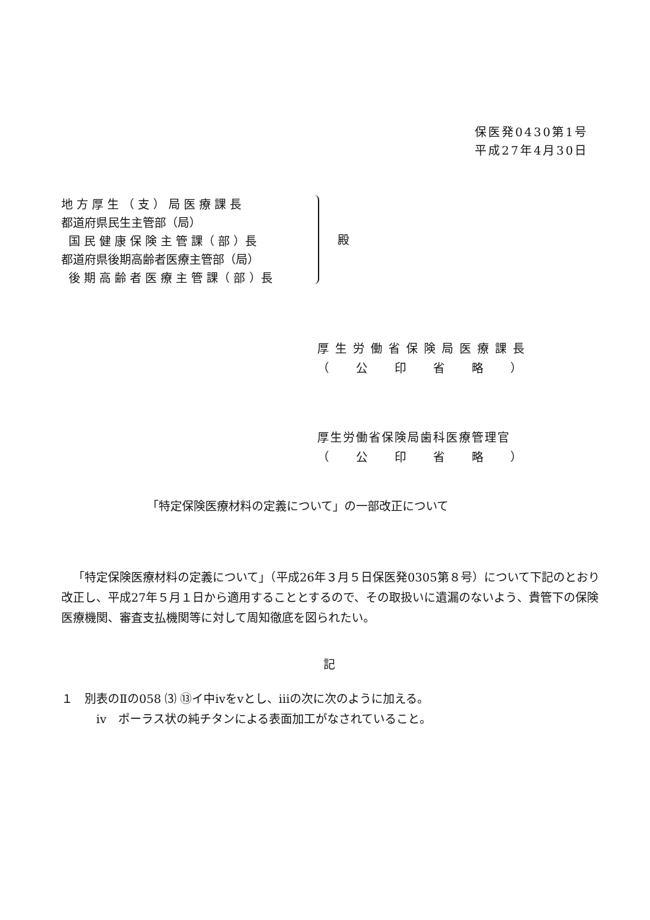保医発0430第1号
平成27年4月30日
地 方 厚 生 （ 支 ） 局 医 療 課 長
都道府県民生主管部（局）
国 民 健 康 保 険 主 管 課（ 部 ）長
都道府県後期高齢者医療主管部（局）
後 期 高 齢 者 医 療 主 管 課（ 部 ）長
殿
厚 生 労 働 省 保 険 局 医 療 課 長
（　　公　　印　　省　　略　　）
厚生労働省保険局歯科医療管理官
（　　公　　印　　省　　略　　）
「特定保険医療材料の定義について」の一部改正について
「特定保険医療材料の定義について」（平成26年３月５日保医発0305第８号）について下記のとおり改正し、平成27年５月１日から適用することとするので、その取扱いに遺漏のないよう、貴管下の保険医療機関、審査支払機関等に対して周知徹底を図られたい。
記
１　別表のⅡの058 ⑶ ⑬イ中ⅳをⅴとし、ⅲの次に次のように加える。
　　　ⅳ　ポーラス状の純チタンによる表面加工がなされていること。